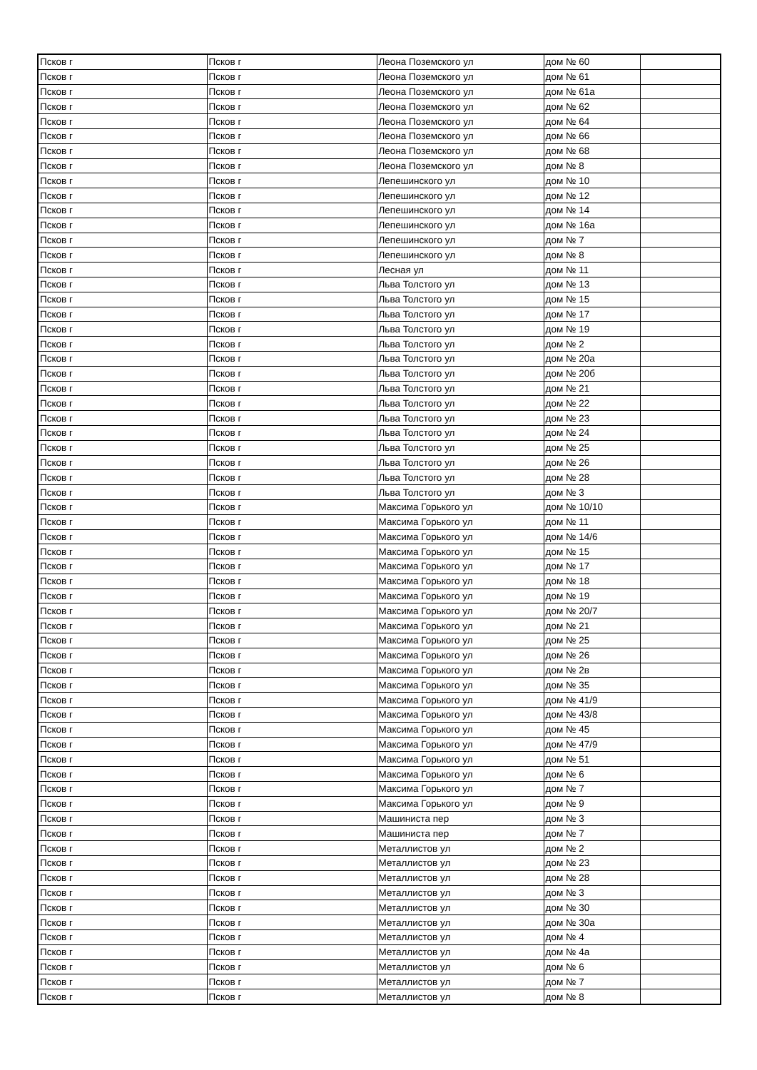| Псков г | Псков г | Леона Поземского ул | дом № 60 | |
| Псков г | Псков г | Леона Поземского ул | дом № 61 | |
| Псков г | Псков г | Леона Поземского ул | дом № 61а | |
| Псков г | Псков г | Леона Поземского ул | дом № 62 | |
| Псков г | Псков г | Леона Поземского ул | дом № 64 | |
| Псков г | Псков г | Леона Поземского ул | дом № 66 | |
| Псков г | Псков г | Леона Поземского ул | дом № 68 | |
| Псков г | Псков г | Леона Поземского ул | дом № 8 | |
| Псков г | Псков г | Лепешинского ул | дом № 10 | |
| Псков г | Псков г | Лепешинского ул | дом № 12 | |
| Псков г | Псков г | Лепешинского ул | дом № 14 | |
| Псков г | Псков г | Лепешинского ул | дом № 16а | |
| Псков г | Псков г | Лепешинского ул | дом № 7 | |
| Псков г | Псков г | Лепешинского ул | дом № 8 | |
| Псков г | Псков г | Лесная ул | дом № 11 | |
| Псков г | Псков г | Льва Толстого ул | дом № 13 | |
| Псков г | Псков г | Льва Толстого ул | дом № 15 | |
| Псков г | Псков г | Льва Толстого ул | дом № 17 | |
| Псков г | Псков г | Льва Толстого ул | дом № 19 | |
| Псков г | Псков г | Льва Толстого ул | дом № 2 | |
| Псков г | Псков г | Льва Толстого ул | дом № 20а | |
| Псков г | Псков г | Льва Толстого ул | дом № 20б | |
| Псков г | Псков г | Льва Толстого ул | дом № 21 | |
| Псков г | Псков г | Льва Толстого ул | дом № 22 | |
| Псков г | Псков г | Льва Толстого ул | дом № 23 | |
| Псков г | Псков г | Льва Толстого ул | дом № 24 | |
| Псков г | Псков г | Льва Толстого ул | дом № 25 | |
| Псков г | Псков г | Льва Толстого ул | дом № 26 | |
| Псков г | Псков г | Льва Толстого ул | дом № 28 | |
| Псков г | Псков г | Льва Толстого ул | дом № 3 | |
| Псков г | Псков г | Максима Горького ул | дом № 10/10 | |
| Псков г | Псков г | Максима Горького ул | дом № 11 | |
| Псков г | Псков г | Максима Горького ул | дом № 14/6 | |
| Псков г | Псков г | Максима Горького ул | дом № 15 | |
| Псков г | Псков г | Максима Горького ул | дом № 17 | |
| Псков г | Псков г | Максима Горького ул | дом № 18 | |
| Псков г | Псков г | Максима Горького ул | дом № 19 | |
| Псков г | Псков г | Максима Горького ул | дом № 20/7 | |
| Псков г | Псков г | Максима Горького ул | дом № 21 | |
| Псков г | Псков г | Максима Горького ул | дом № 25 | |
| Псков г | Псков г | Максима Горького ул | дом № 26 | |
| Псков г | Псков г | Максима Горького ул | дом № 2в | |
| Псков г | Псков г | Максима Горького ул | дом № 35 | |
| Псков г | Псков г | Максима Горького ул | дом № 41/9 | |
| Псков г | Псков г | Максима Горького ул | дом № 43/8 | |
| Псков г | Псков г | Максима Горького ул | дом № 45 | |
| Псков г | Псков г | Максима Горького ул | дом № 47/9 | |
| Псков г | Псков г | Максима Горького ул | дом № 51 | |
| Псков г | Псков г | Максима Горького ул | дом № 6 | |
| Псков г | Псков г | Максима Горького ул | дом № 7 | |
| Псков г | Псков г | Максима Горького ул | дом № 9 | |
| Псков г | Псков г | Машиниста пер | дом № 3 | |
| Псков г | Псков г | Машиниста пер | дом № 7 | |
| Псков г | Псков г | Металлистов ул | дом № 2 | |
| Псков г | Псков г | Металлистов ул | дом № 23 | |
| Псков г | Псков г | Металлистов ул | дом № 28 | |
| Псков г | Псков г | Металлистов ул | дом № 3 | |
| Псков г | Псков г | Металлистов ул | дом № 30 | |
| Псков г | Псков г | Металлистов ул | дом № 30а | |
| Псков г | Псков г | Металлистов ул | дом № 4 | |
| Псков г | Псков г | Металлистов ул | дом № 4а | |
| Псков г | Псков г | Металлистов ул | дом № 6 | |
| Псков г | Псков г | Металлистов ул | дом № 7 | |
| Псков г | Псков г | Металлистов ул | дом № 8 | |